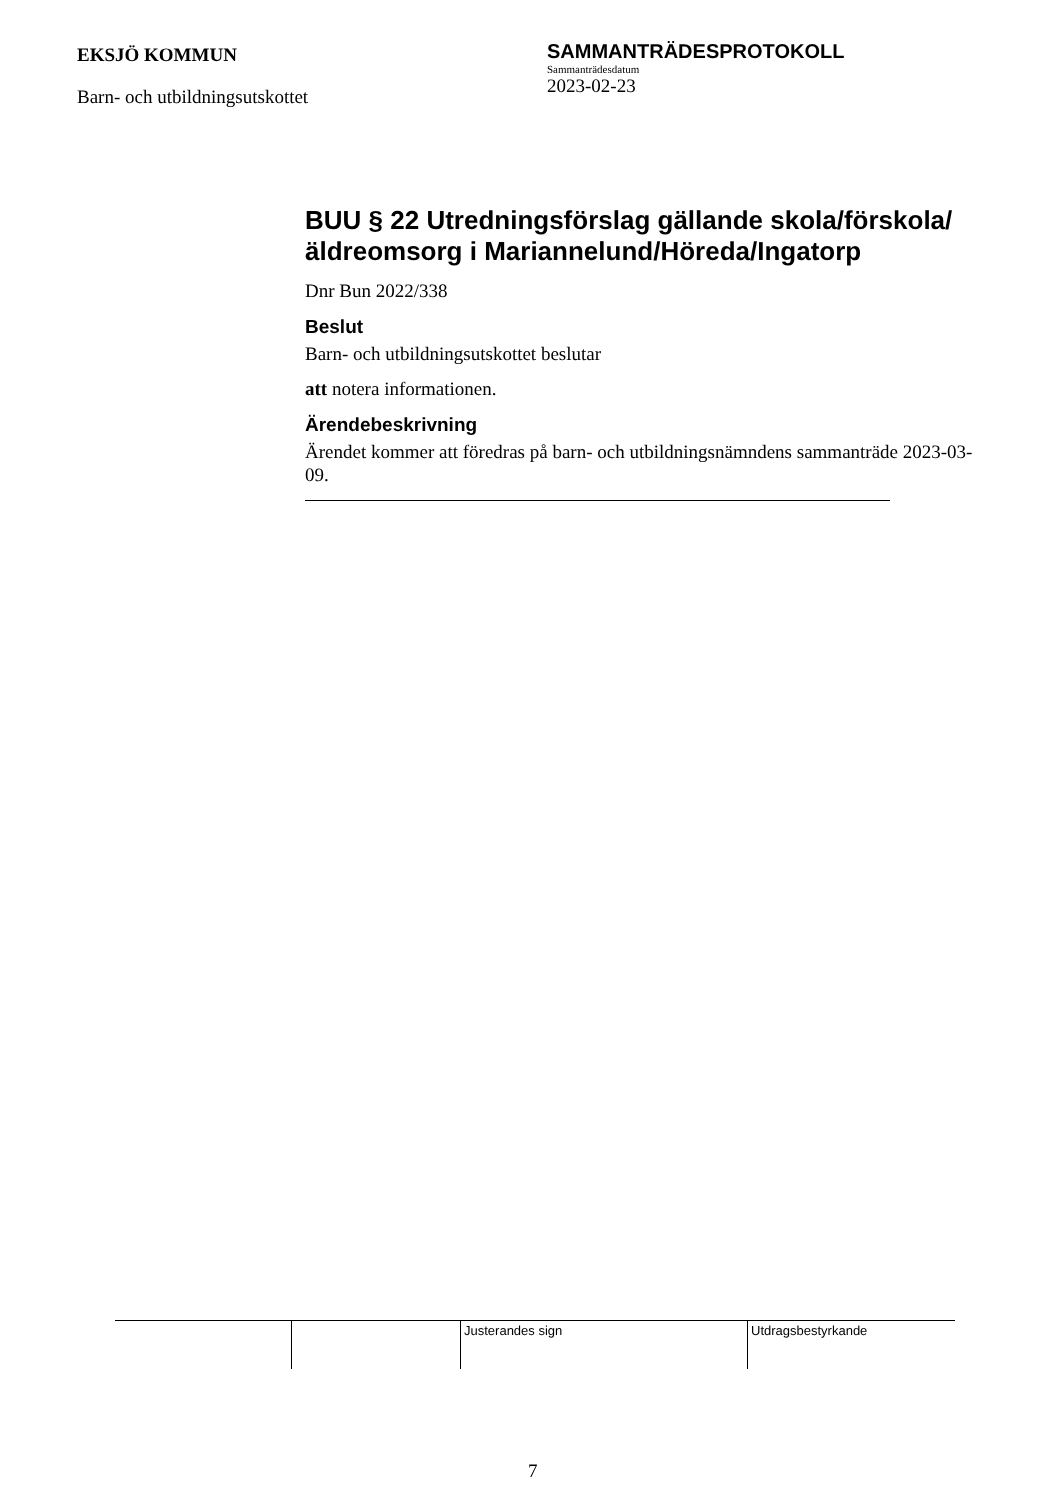EKSJÖ KOMMUN
Barn- och utbildningsutskottet
SAMMANTRÄDESPROTOKOLL
Sammanträdesdatum
2023-02-23
BUU § 22 Utredningsförslag gällande skola/förskola/äldreomsorg i Mariannelund/Höreda/Ingatorp
Dnr Bun 2022/338
Beslut
Barn- och utbildningsutskottet beslutar
att notera informationen.
Ärendebeskrivning
Ärendet kommer att föredras på barn- och utbildningsnämndens sammanträde 2023-03-09.
| | | Justerandes sign | Utdragsbestyrkande |
7